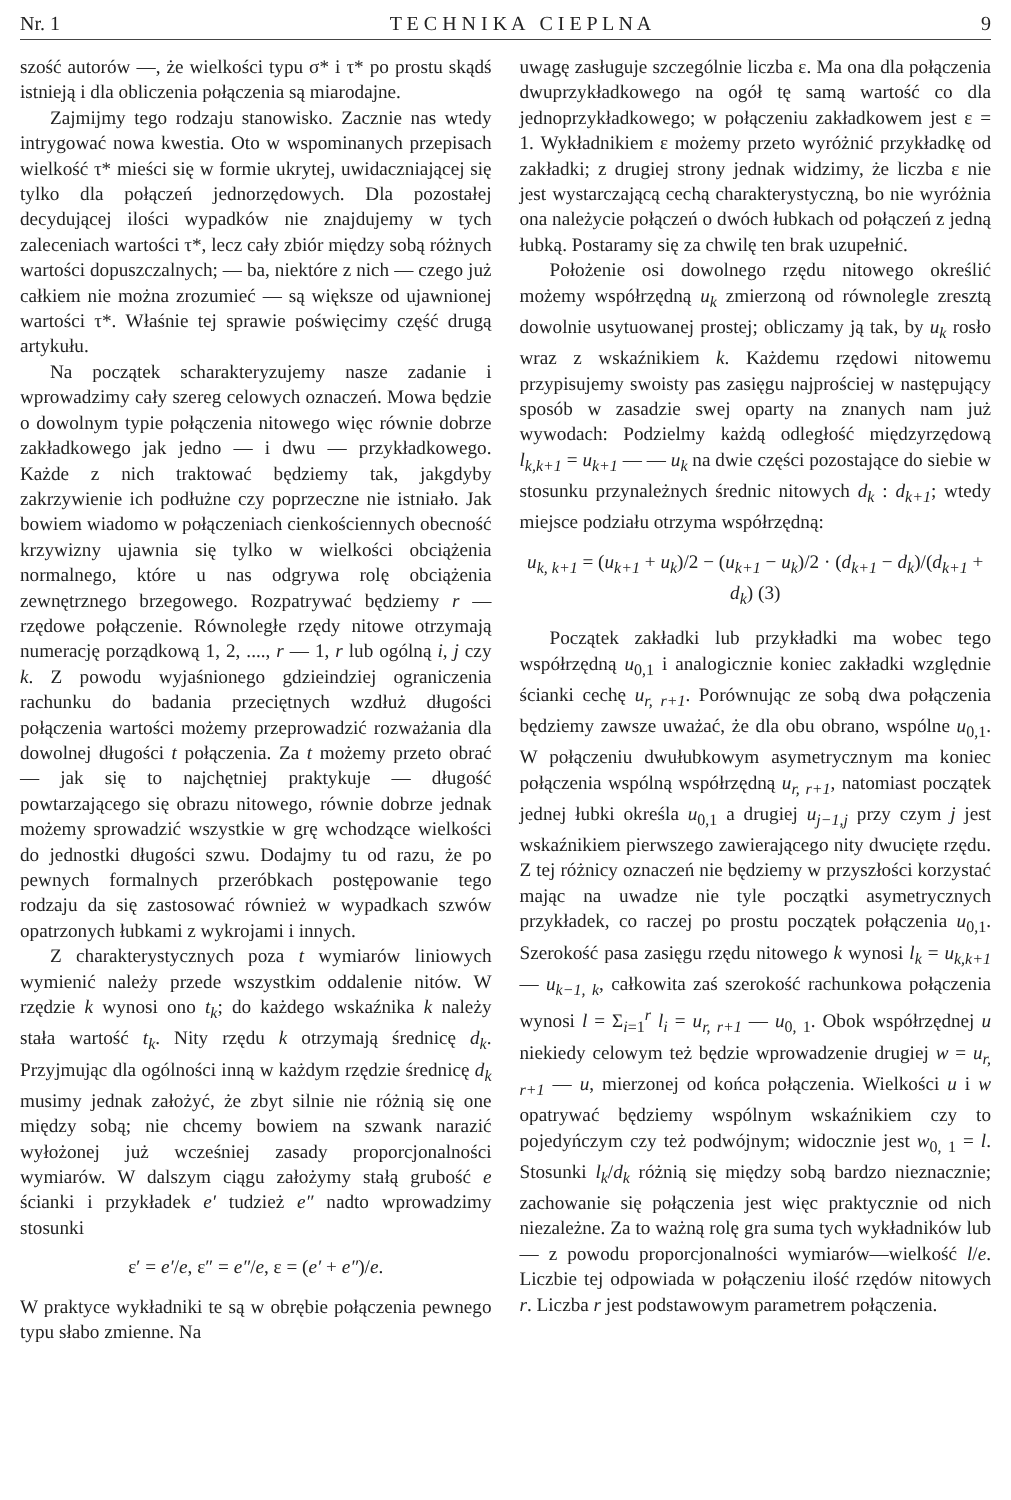Nr. 1 T E C H N I K A C I E P L N A 9
szość autorów —, że wielkości typu σ* i τ* po prostu skądś istnieją i dla obliczenia połączenia są miarodajne.
Zajmijmy tego rodzaju stanowisko. Zacznie nas wtedy intrygować nowa kwestia. Oto w wspominanych przepisach wielkość τ* mieści się w formie ukrytej, uwidaczniającej się tylko dla połączeń jednorzędowych. Dla pozostałej decydującej ilości wypadków nie znajdujemy w tych zaleceniach wartości τ*, lecz cały zbiór między sobą różnych wartości dopuszczalnych; — ba, niektóre z nich — czego już całkiem nie można zrozumieć — są większe od ujawnionej wartości τ*. Właśnie tej sprawie poświęcimy część drugą artykułu.
Na początek scharakteryzujemy nasze zadanie i wprowadzimy cały szereg celowych oznaczeń. Mowa będzie o dowolnym typie połączenia nitowego więc równie dobrze zakładkowego jak jedno — i dwu — przykładkowego. Każde z nich traktować będziemy tak, jakgdyby zakrzywienie ich podłużne czy poprzeczne nie istniało. Jak bowiem wiadomo w połączeniach cienkościennych obecność krzywizny ujawnia się tylko w wielkości obciążenia normalnego, które u nas odgrywa rolę obciążenia zewnętrznego brzegowego. Rozpatrywać będziemy r — rzędowe połączenie. Równoległe rzędy nitowe otrzymają numerację porządkową 1, 2, ...., r — 1, r lub ogólną i, j czy k. Z powodu wyjaśnionego gdzieindziej ograniczenia rachunku do badania przeciętnych wzdłuż długości połączenia wartości możemy przeprowadzić rozważania dla dowolnej długości t połączenia. Za t możemy przeto obrać — jak się to najchętniej praktykuje — długość powtarzającego się obrazu nitowego, równie dobrze jednak możemy sprowadzić wszystkie w grę wchodzące wielkości do jednostki długości szwu. Dodajmy tu od razu, że po pewnych formalnych przeróbkach postępowanie tego rodzaju da się zastosować również w wypadkach szwów opatrzonych łubkami z wykrojami i innych.
Z charakterystycznych poza t wymiarów liniowych wymienić należy przede wszystkim oddalenie nitów. W rzędzie k wynosi ono t<sub>k</sub>; do każdego wskaźnika k należy stała wartość t<sub>k</sub>. Nity rzędu k otrzymają średnicę d<sub>k</sub>. Przyjmując dla ogólności inną w każdym rzędzie średnicę d<sub>k</sub> musimy jednak założyć, że zbyt silnie nie różnią się one między sobą; nie chcemy bowiem na szwank narazić wyłożonej już wcześniej zasady proporcjonalności wymiarów. W dalszym ciągu założymy stałą grubość e ścianki i przykładek e′ tudzież e″ nadto wprowadzimy stosunki
ε′ = e′/e, ε″ = e″/e, ε = (e′ + e″)/e.
W praktyce wykładniki te są w obrębie połączenia pewnego typu słabo zmienne. Na
uwagę zasługuje szczególnie liczba ε. Ma ona dla połączenia dwuprzykładkowego na ogół tę samą wartość co dla jednoprzykładkowego; w połączeniu zakładkowem jest ε = 1. Wykładnikiem ε możemy przeto wyróżnić przykładkę od zakładki; z drugiej strony jednak widzimy, że liczba ε nie jest wystarczającą cechą charakterystyczną, bo nie wyróżnia ona należycie połączeń o dwóch łubkach od połączeń z jedną łubką. Postaramy się za chwilę ten brak uzupełnić.
Położenie osi dowolnego rzędu nitowego określić możemy współrzędną u<sub>k</sub> zmierzoną od równolegle zresztą dowolnie usytuowanej prostej; obliczamy ją tak, by u<sub>k</sub> rosło wraz z wskaźnikiem k. Każdemu rzędowi nitowemu przypisujemy swoisty pas zasięgu najprościej w następujący sposób w zasadzie swej oparty na znanych nam już wywodach: Podzielmy każdą odległość międzyrzędową l<sub>k,k+1</sub> = u<sub>k+1</sub> — — u<sub>k</sub> na dwie części pozostające do siebie w stosunku przynależnych średnic nitowych d<sub>k</sub> : d<sub>k+1</sub>; wtedy miejsce podziału otrzyma współrzędną:
u<sub>k, k+1</sub> = (u<sub>k+1</sub> + u<sub>k</sub>)/2 − (u<sub>k+1</sub> − u<sub>k</sub>)/2 · (d<sub>k+1</sub> − d<sub>k</sub>)/(d<sub>k+1</sub> + d<sub>k</sub>) (3)
Początek zakładki lub przykładki ma wobec tego współrzędną u<sub>0,1</sub> i analogicznie koniec zakładki względnie ścianki cechę u<sub>r, r+1</sub>. Porównując ze sobą dwa połączenia będziemy zawsze uważać, że dla obu obrano, wspólne u<sub>0,1</sub>. W połączeniu dwułubkowym asymetrycznym ma koniec połączenia wspólną współrzędną u<sub>r, r+1</sub>, natomiast początek jednej łubki określa u<sub>0,1</sub> a drugiej u<sub>j−1,j</sub> przy czym j jest wskaźnikiem pierwszego zawierającego nity dwucięte rzędu. Z tej różnicy oznaczeń nie będziemy w przyszłości korzystać mając na uwadze nie tyle początki asymetrycznych przykładek, co raczej po prostu początek połączenia u<sub>0,1</sub>. Szerokość pasa zasięgu rzędu nitowego k wynosi l<sub>k</sub> = u<sub>k,k+1</sub> — u<sub>k−1, k</sub>, całkowita zaś szerokość rachunkowa połączenia wynosi l = Σ<sub>i=1</sub><sup>r</sup> l<sub>i</sub> = u<sub>r, r+1</sub> — u<sub>0, 1</sub>. Obok współrzędnej u niekiedy celowym też będzie wprowadzenie drugiej w = u<sub>r, r+1</sub> — u, mierzonej od końca połączenia. Wielkości u i w opatrywać będziemy wspólnym wskaźnikiem czy to pojedyńczym czy też podwójnym; widocznie jest w<sub>0, 1</sub> = l. Stosunki l<sub>k</sub>/d<sub>k</sub> różnią się między sobą bardzo nieznacznie; zachowanie się połączenia jest więc praktycznie od nich niezależne. Za to ważną rolę gra suma tych wykładników lub — z powodu proporcjonalności wymiarów—wielkość l/e. Liczbie tej odpowiada w połączeniu ilość rzędów nitowych r. Liczba r jest podstawowym parametrem połączenia.